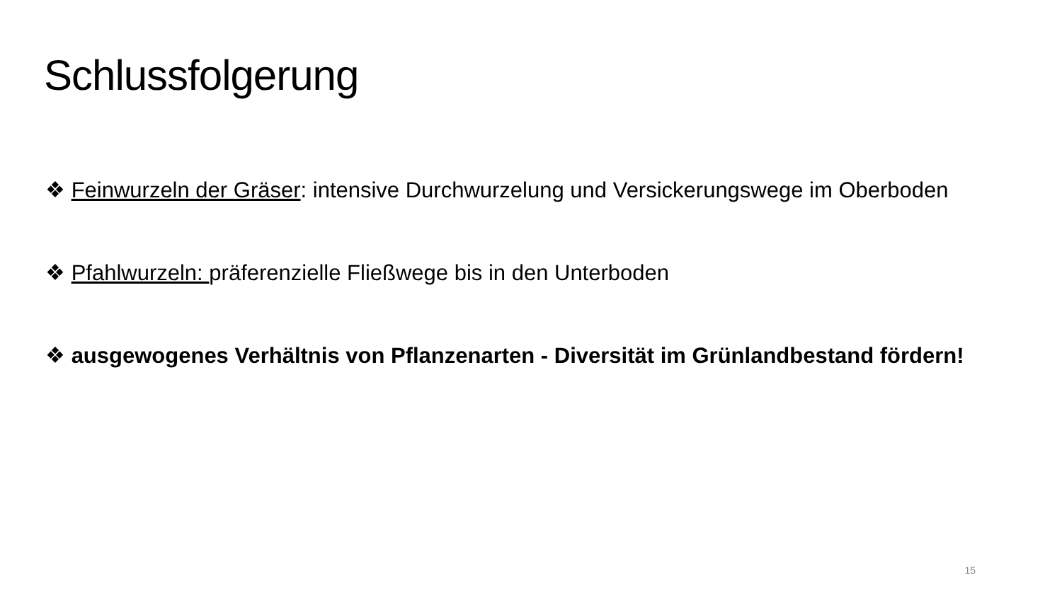Schlussfolgerung
❖ Feinwurzeln der Gräser: intensive Durchwurzelung und Versickerungswege im Oberboden
❖ Pfahlwurzeln: präferenzielle Fließwege bis in den Unterboden
❖ ausgewogenes Verhältnis von Pflanzenarten - Diversität im Grünlandbestand fördern!
15